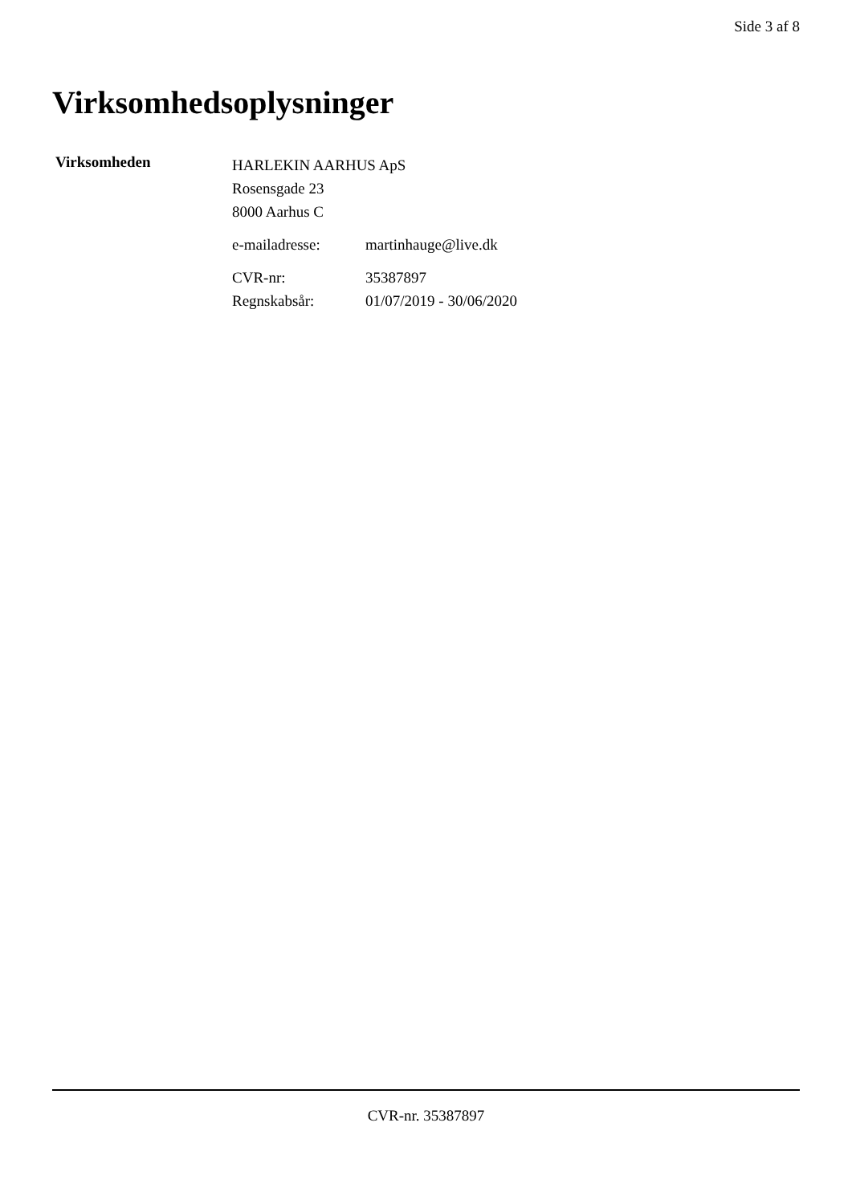Side 3 af 8
Virksomhedsoplysninger
Virksomheden
HARLEKIN AARHUS ApS
Rosensgade 23
8000 Aarhus C
e-mailadresse: martinhauge@live.dk
CVR-nr: 35387897
Regnskabsår: 01/07/2019 - 30/06/2020
CVR-nr. 35387897